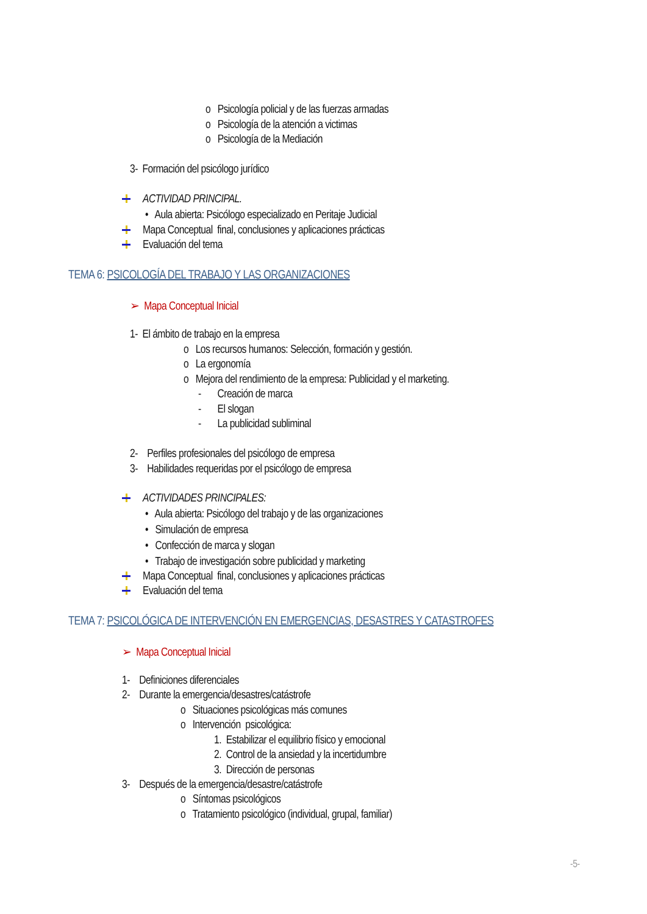o Psicología policial y de las fuerzas armadas
o Psicología de la atención a victimas
o Psicología de la Mediación
3- Formación del psicólogo jurídico
ACTIVIDAD PRINCIPAL.
• Aula abierta: Psicólogo especializado en Peritaje Judicial
Mapa Conceptual final, conclusiones y aplicaciones prácticas
Evaluación del tema
TEMA 6: PSICOLOGÍA DEL TRABAJO Y LAS ORGANIZACIONES
➢ Mapa Conceptual Inicial
1- El ámbito de trabajo en la empresa
o Los recursos humanos: Selección, formación y gestión.
o La ergonomía
o Mejora del rendimiento de la empresa: Publicidad y el marketing.
- Creación de marca
- El slogan
- La publicidad subliminal
2- Perfiles profesionales del psicólogo de empresa
3- Habilidades requeridas por el psicólogo de empresa
ACTIVIDADES PRINCIPALES:
• Aula abierta: Psicólogo del trabajo y de las organizaciones
• Simulación de empresa
• Confección de marca y slogan
• Trabajo de investigación sobre publicidad y marketing
Mapa Conceptual final, conclusiones y aplicaciones prácticas
Evaluación del tema
TEMA 7: PSICOLÓGICA DE INTERVENCIÓN EN EMERGENCIAS, DESASTRES Y CATASTROFES
➢ Mapa Conceptual Inicial
1- Definiciones diferenciales
2- Durante la emergencia/desastres/catástrofe
o Situaciones psicológicas más comunes
o Intervención psicológica:
1. Estabilizar el equilibrio físico y emocional
2. Control de la ansiedad y la incertidumbre
3. Dirección de personas
3- Después de la emergencia/desastre/catástrofe
o Síntomas psicológicos
o Tratamiento psicológico (individual, grupal, familiar)
-5-